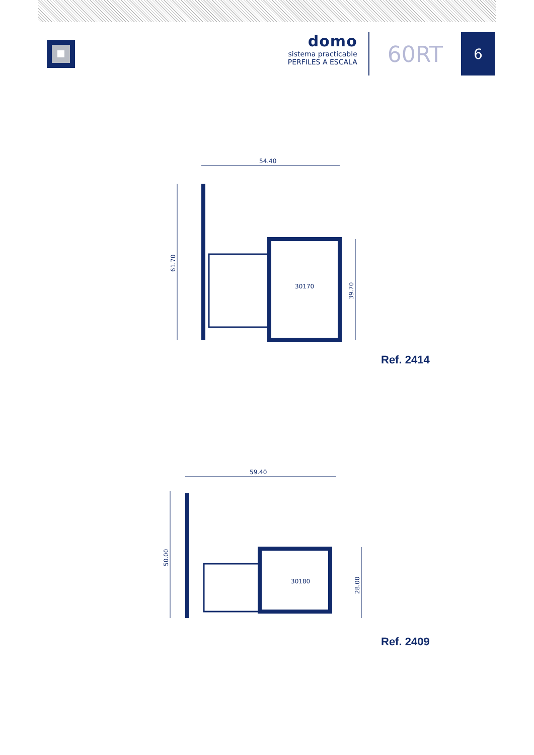domo
sistema practicable
PERFILES A ESCALA
60RT
6
54.40
61.70
39.70
30170
Ref. 2414
59.40
50.00
28.00
30180
Ref. 2409